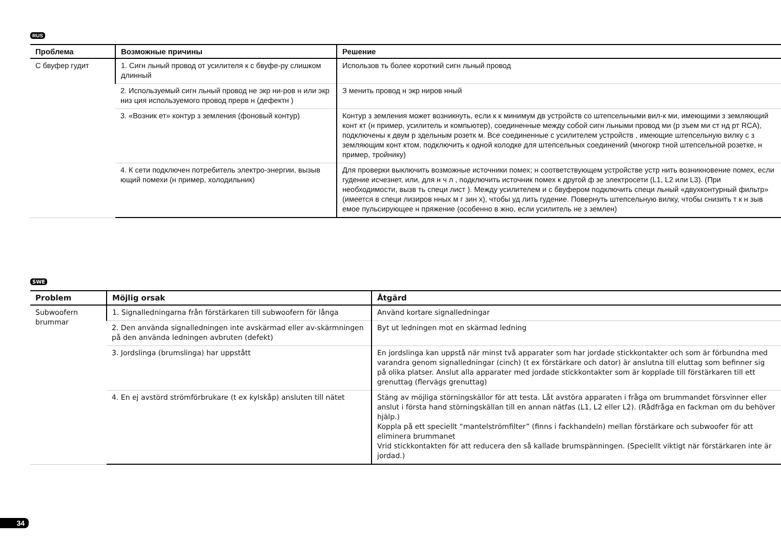RUS
| Проблема | Возможные причины | Решение |
| --- | --- | --- |
| С бвуфер гудит | 1. Сигн льный провод от усилителя к с бвуфе-ру слишком длинный | Использов ть более короткий сигн льный провод |
| | 2. Используемый сигн льный провод не экр ни-ров н или экр низ ция используемого провод прерв н (дефектн ) | З менить провод н экр ниров нный |
| | 3. «Возник ет» контур з земления (фоновый контур) | Контур з земления может возникнуть, если к к минимум дв устройств со штепсельными вил-к ми, имеющими з земляющий конт кт (н пример, усилитель и компьютер), соединенные между собой сигн льными провод ми (р зъем ми ст нд рт RCA), подключены к двум р здельным розетк м. Все соединенные с усилителем устройств , имеющие штепсельную вилку с з земляющим конт ктом, подключить к одной колодке для штепсельных соединений (многокр тной штепсельной розетке, н пример, тройнику) |
| | 4. К сети подключен потребитель электро-энергии, вызыв ющий помехи (н пример, холодильник) | Для проверки выключить возможные источники помех; н соответствующем устройстве устр нить возникновение помех, если гудение исчезнет, или, для н ч л , подключить источник помех к другой ф зе электросети (L1, L2 или L3). (При необходимости, вызв ть специ лист ). Между усилителем и с бвуфером подключить специ льный «двухконтурный фильтр» (имеется в специ лизиров нных м г зин х), чтобы уд лить гудение. Повернуть штепсельную вилку, чтобы снизить т к н зыв емое пульсирующее н пряжение (особенно в жно, если усилитель не з землен) |
SWE
| Problem | Möjlig orsak | Åtgärd |
| --- | --- | --- |
| Subwoofern brummar | 1. Signalledningarna från förstärkaren till subwoofern för långa | Använd kortare signalledningar |
| | 2. Den använda signalledningen inte avskärmad eller av-skärmningen på den använda ledningen avbruten (defekt) | Byt ut ledningen mot en skärmad ledning |
| | 3. Jordslinga (brumslinga) har uppstått | En jordslinga kan uppstå när minst två apparater som har jordade stickkontakter och som är förbundna med varandra genom signalledningar (cinch) (t ex förstärkare och dator) är anslutna till eluttag som befinner sig på olika platser. Anslut alla apparater med jordade stickkontakter som är kopplade till förstärkaren till ett grenuttag (flervägs grenuttag) |
| | 4. En ej avstörd strömförbrukare (t ex kylskåp) ansluten till nätet | Stäng av möjliga störningskällor för att testa. Låt avstöra apparaten i fråga om brummandet försvinner eller anslut i första hand störningskällan till en annan nätfas (L1, L2 eller L2). (Rådfråga en fackman om du behöver hjälp.) Koppla på ett speciellt “mantelströmfilter” (finns i fackhandeln) mellan förstärkare och subwoofer för att eliminera brummanet Vrid stickkontakten för att reducera den så kallade brumspänningen. (Speciellt viktigt när förstärkaren inte är jordad.) |
34